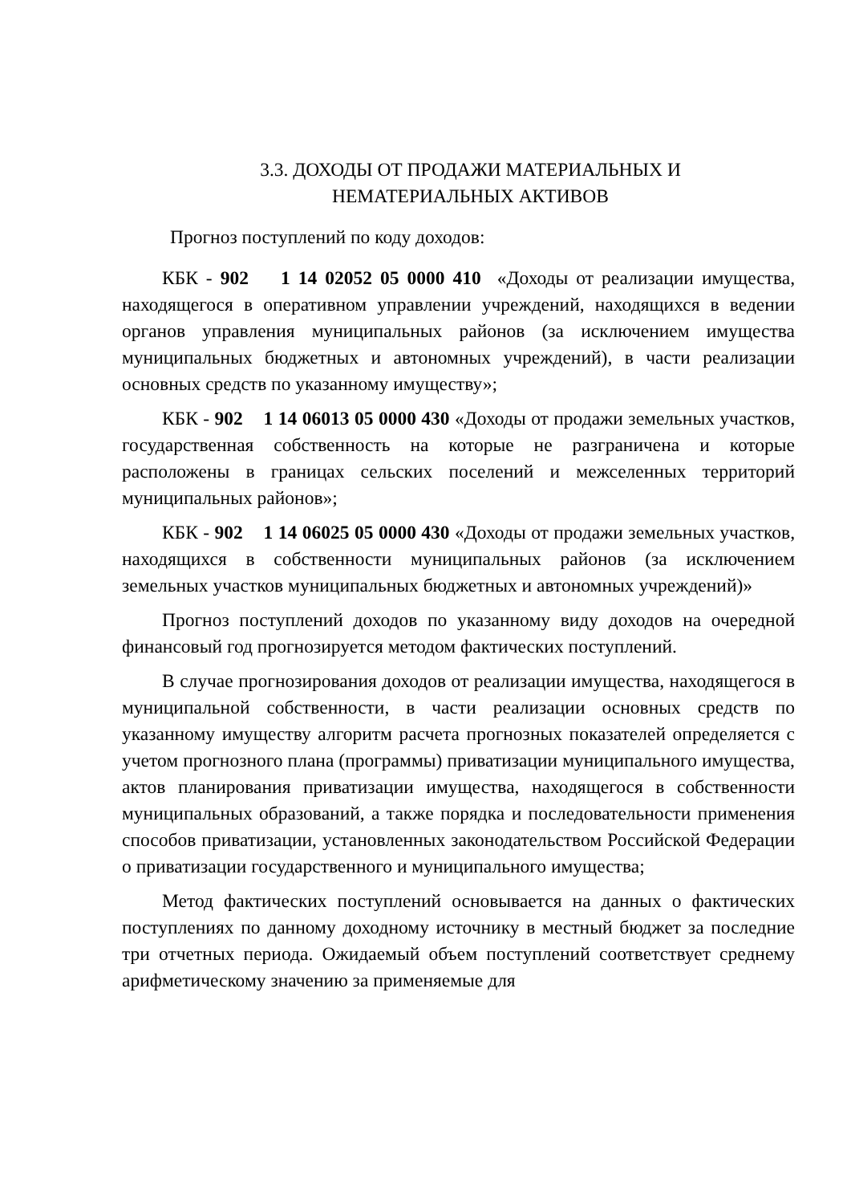3.3. ДОХОДЫ ОТ ПРОДАЖИ МАТЕРИАЛЬНЫХ И
НЕМАТЕРИАЛЬНЫХ АКТИВОВ
Прогноз поступлений по коду доходов:
КБК - 902 1 14 02052 05 0000 410 «Доходы от реализации имущества, находящегося в оперативном управлении учреждений, находящихся в ведении органов управления муниципальных районов (за исключением имущества муниципальных бюджетных и автономных учреждений), в части реализации основных средств по указанному имуществу»;
КБК - 902 1 14 06013 05 0000 430 «Доходы от продажи земельных участков, государственная собственность на которые не разграничена и которые расположены в границах сельских поселений и межселенных территорий муниципальных районов»;
КБК - 902 1 14 06025 05 0000 430 «Доходы от продажи земельных участков, находящихся в собственности муниципальных районов (за исключением земельных участков муниципальных бюджетных и автономных учреждений)»
Прогноз поступлений доходов по указанному виду доходов на очередной финансовый год прогнозируется методом фактических поступлений.
В случае прогнозирования доходов от реализации имущества, находящегося в муниципальной собственности, в части реализации основных средств по указанному имуществу алгоритм расчета прогнозных показателей определяется с учетом прогнозного плана (программы) приватизации муниципального имущества, актов планирования приватизации имущества, находящегося в собственности муниципальных образований, а также порядка и последовательности применения способов приватизации, установленных законодательством Российской Федерации о приватизации государственного и муниципального имущества;
Метод фактических поступлений основывается на данных о фактических поступлениях по данному доходному источнику в местный бюджет за последние три отчетных периода. Ожидаемый объем поступлений соответствует среднему арифметическому значению за применяемые для